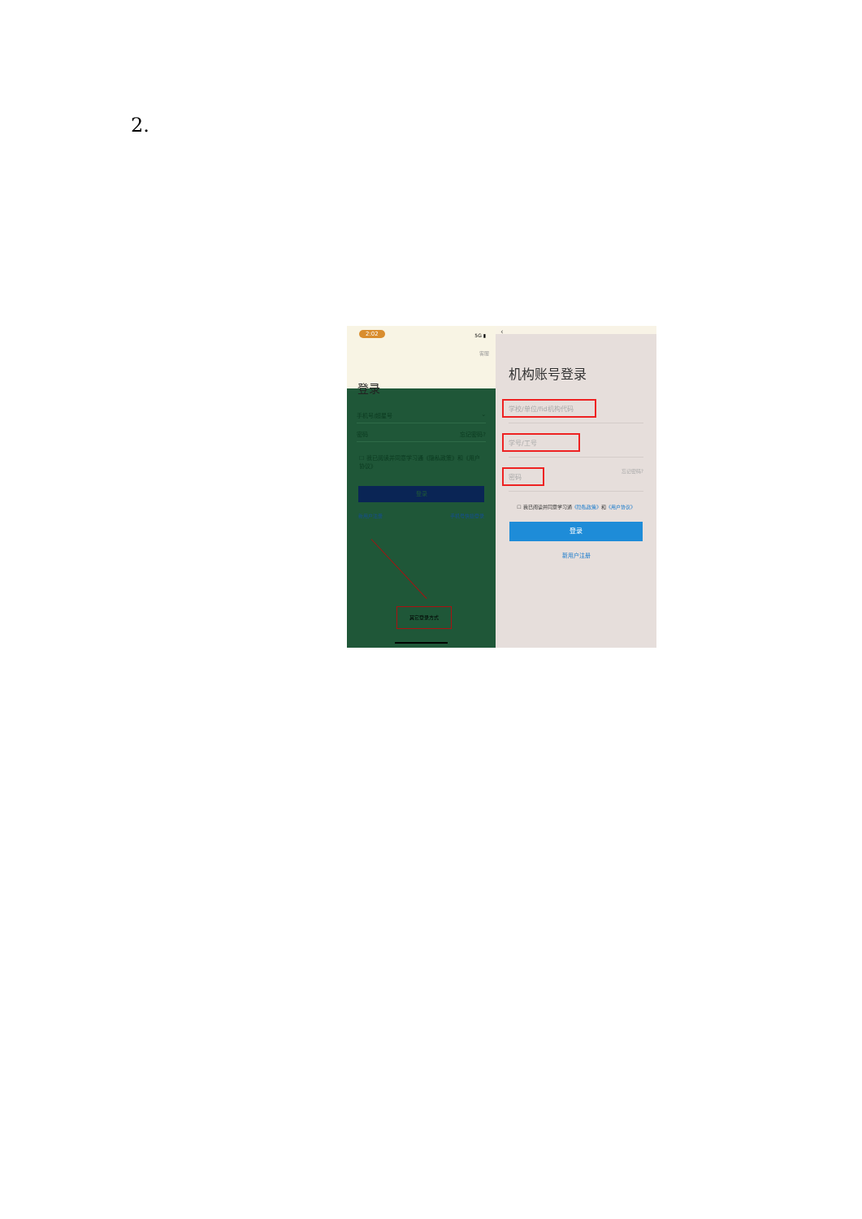2.
2:02 5G ▮
客服
登录
手机号/超星号 ⌄
密码 忘记密码?
☐ 我已阅读并同意学习通《隐私政策》和《用户协议》
登录
新用户注册 手机号快捷登录
其它登录方式
‹
机构账号登录
学校/单位/fid机构代码
学号/工号
密码 忘记密码?
☐ 我已阅读并同意学习通《隐私政策》和《用户协议》
登录
新用户注册